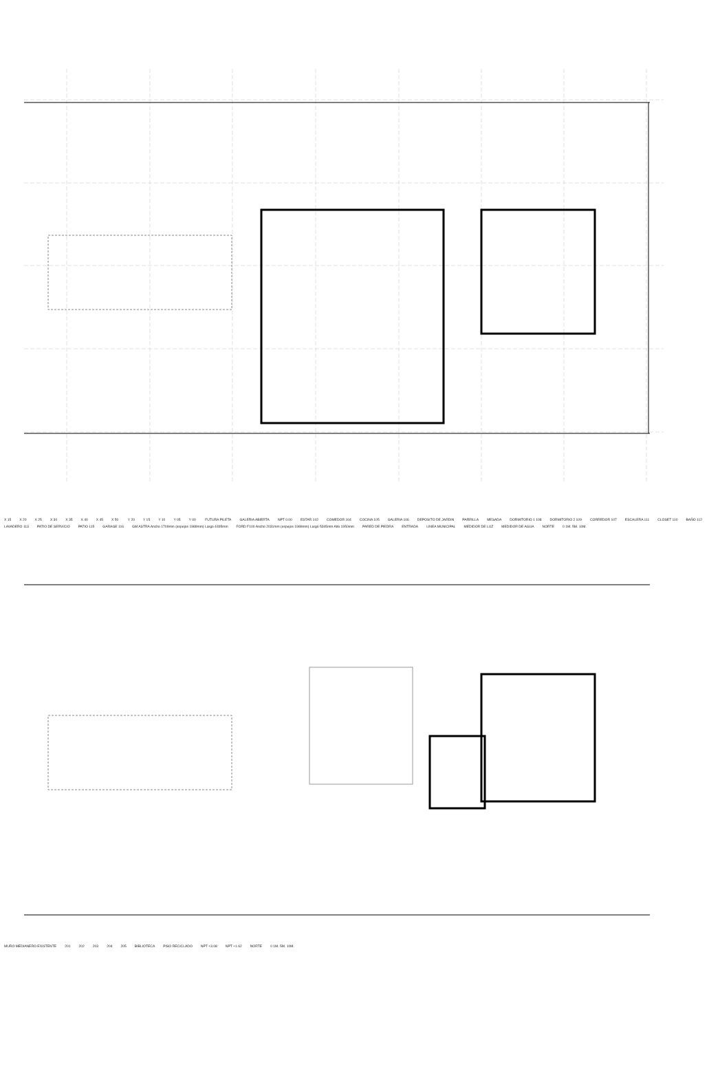X 15 X 20 X 25 X 30 X 35 X 40 X 45 X 50 Y 20 Y 15 Y 10 Y 05 Y 00 FUTURA PILETA GALERIA ABIERTA NPT 0.00 ESTAR 102 COMEDOR 104 COCINA 105 GALERIA 106 DEPOSITO DE JARDIN PARRILLA MESADA DORMITORIO 1 108 DORMITORIO 2 109 CORREDOR 107 ESCALERA 111 CLOSET 110 BAÑO 112 LAVADERO 113 PATIO DE SERVICIO PATIO 115 GARAGE 116 GM ASTRA Ancho 1709mm (espejos 1989mm) Largo 4495mm FORD F100 Ancho 2031mm (espejos 1989mm) Largo 5345mm Alto 1950mm PARED DE PIEDRA ENTRADA LINEA MUNICIPAL MEDIDOR DE LUZ MEDIDOR DE AGUA NORTE 0 1M. 5M. 10M.
MURO MEDIANERO EXISTENTE 201 202 203 204 205 BIBLIOTECA PISO RECICLADO NPT +3.08 NPT +1.62 NORTE 0 1M. 5M. 10M.